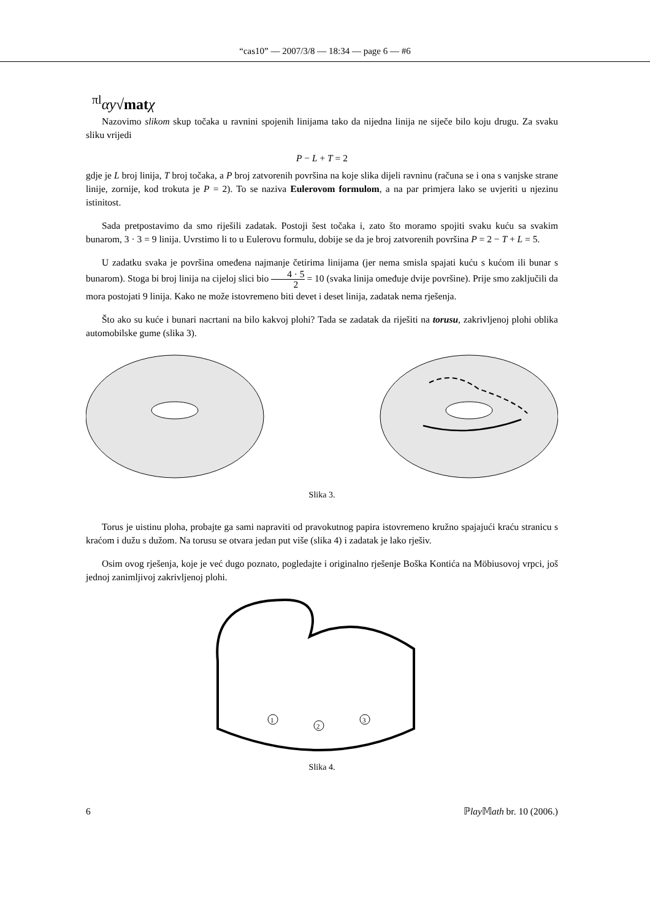“cas10” — 2007/3/8 — 18:34 — page 6 — #6
<sup>πl</sup>αy√mat χ
Nazovimo slikom skup točaka u ravnini spojenih linijama tako da nijedna linija ne siječe bilo koju drugu. Za svaku sliku vrijedi
P − L + T = 2
gdje je L broj linija, T broj točaka, a P broj zatvorenih površina na koje slika dijeli ravninu (računa se i ona s vanjske strane linije, zornije, kod trokuta je P = 2). To se naziva Eulerovom formulom, a na par primjera lako se uvjeriti u njezinu istinitost.
Sada pretpostavimo da smo riješili zadatak. Postoji šest točaka i, zato što moramo spojiti svaku kuću sa svakim bunarom, 3 · 3 = 9 linija. Uvrstimo li to u Eulerovu formulu, dobije se da je broj zatvorenih površina P = 2 − T + L = 5.
U zadatku svaka je površina omeđena najmanje četirima linijama (jer nema smisla spajati kuću s kućom ili bunar s bunarom). Stoga bi broj linija na cijeloj slici bio 4 · 5 2 = 10 (svaka linija omeđuje dvije površine). Prije smo zaključili da mora postojati 9 linija. Kako ne može istovremeno biti devet i deset linija, zadatak nema rješenja.
Što ako su kuće i bunari nacrtani na bilo kakvoj plohi? Tada se zadatak da riješiti na torusu, zakrivljenoj plohi oblika automobilske gume (slika 3).
Slika 3.
Torus je uistinu ploha, probajte ga sami napraviti od pravokutnog papira istovremeno kružno spajajući kraću stranicu s kraćom i dužu s dužom. Na torusu se otvara jedan put više (slika 4) i zadatak je lako rješiv.
Osim ovog rješenja, koje je već dugo poznato, pogledajte i originalno rješenje Boška Kontića na Möbiusovoj vrpci, još jednoj zanimljivoj zakrivljenoj plohi.
1
2
3
Slika 4.
6 ℙlay 𝕄ath br. 10 (2006.)